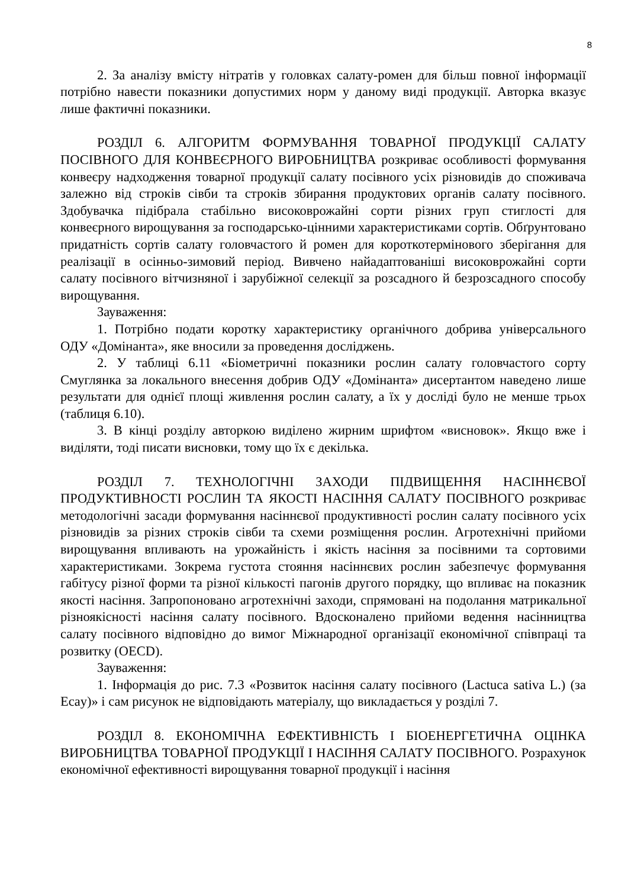8
2. За аналізу вмісту нітратів у головках салату-ромен для більш повної інформації потрібно навести показники допустимих норм у даному виді продукції. Авторка вказує лише фактичні показники.
РОЗДІЛ 6. АЛГОРИТМ ФОРМУВАННЯ ТОВАРНОЇ ПРОДУКЦІЇ САЛАТУ ПОСІВНОГО ДЛЯ КОНВЕЄРНОГО ВИРОБНИЦТВА розкриває особливості формування конвеєру надходження товарної продукції салату посівного усіх різновидів до споживача залежно від строків сівби та строків збирання продуктових органів салату посівного. Здобувачка підібрала стабільно високоврожайні сорти різних груп стиглості для конвеєрного вирощування за господарсько-цінними характеристиками сортів. Обґрунтовано придатність сортів салату головчастого й ромен для короткотермінового зберігання для реалізації в осінньо-зимовий період. Вивчено найадаптованіші високоврожайні сорти салату посівного вітчизняної і зарубіжної селекції за розсадного й безрозсадного способу вирощування.
Зауваження:
1. Потрібно подати коротку характеристику органічного добрива універсального ОДУ «Домінанта», яке вносили за проведення досліджень.
2. У таблиці 6.11 «Біометричні показники рослин салату головчастого сорту Смуглянка за локального внесення добрив ОДУ «Домінанта» дисертантом наведено лише результати для однієї площі живлення рослин салату, а їх у досліді було не менше трьох (таблиця 6.10).
3. В кінці розділу авторкою виділено жирним шрифтом «висновок». Якщо вже і виділяти, тоді писати висновки, тому що їх є декілька.
РОЗДІЛ 7. ТЕХНОЛОГІЧНІ ЗАХОДИ ПІДВИЩЕННЯ НАСІННЄВОЇ ПРОДУКТИВНОСТІ РОСЛИН ТА ЯКОСТІ НАСІННЯ САЛАТУ ПОСІВНОГО розкриває методологічні засади формування насіннєвої продуктивності рослин салату посівного усіх різновидів за різних строків сівби та схеми розміщення рослин. Агротехнічні прийоми вирощування впливають на урожайність і якість насіння за посівними та сортовими характеристиками. Зокрема густота стояння насіннєвих рослин забезпечує формування габітусу різної форми та різної кількості пагонів другого порядку, що впливає на показник якості насіння. Запропоновано агротехнічні заходи, спрямовані на подолання матрикальної різноякісності насіння салату посівного. Вдосконалено прийоми ведення насінництва салату посівного відповідно до вимог Міжнародної організації економічної співпраці та розвитку (OECD).
Зауваження:
1. Інформація до рис. 7.3 «Розвиток насіння салату посівного (Lactuca sativa L.) (за Ecay)» і сам рисунок не відповідають матеріалу, що викладається у розділі 7.
РОЗДІЛ 8. ЕКОНОМІЧНА ЕФЕКТИВНІСТЬ І БІОЕНЕРГЕТИЧНА ОЦІНКА ВИРОБНИЦТВА ТОВАРНОЇ ПРОДУКЦІЇ І НАСІННЯ САЛАТУ ПОСІВНОГО. Розрахунок економічної ефективності вирощування товарної продукції і насіння